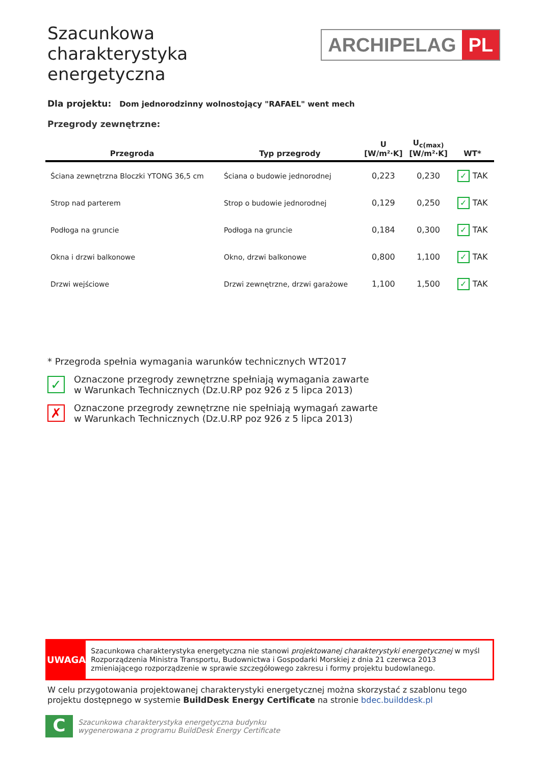Szacunkowa
charakterystyka
energetyczna
ARCHIPELAG PL
Dla projektu: Dom jednorodzinny wolnostojący "RAFAEL" went mech
Przegrody zewnętrzne:
| Przegroda | Typ przegrody | U [W/m²·K] | U<sub>c(max)</sub> [W/m²·K] | WT* |
| --- | --- | --- | --- | --- |
| Ściana zewnętrzna Bloczki YTONG 36,5 cm | Ściana o budowie jednorodnej | 0,223 | 0,230 | ✓ TAK |
| Strop nad parterem | Strop o budowie jednorodnej | 0,129 | 0,250 | ✓ TAK |
| Podłoga na gruncie | Podłoga na gruncie | 0,184 | 0,300 | ✓ TAK |
| Okna i drzwi balkonowe | Okno, drzwi balkonowe | 0,800 | 1,100 | ✓ TAK |
| Drzwi wejściowe | Drzwi zewnętrzne, drzwi garażowe | 1,100 | 1,500 | ✓ TAK |
* Przegroda spełnia wymagania warunków technicznych WT2017
✓
Oznaczone przegrody zewnętrzne spełniają wymagania zawarte
w Warunkach Technicznych (Dz.U.RP poz 926 z 5 lipca 2013)
✗
Oznaczone przegrody zewnętrzne nie spełniają wymagań zawarte
w Warunkach Technicznych (Dz.U.RP poz 926 z 5 lipca 2013)
UWAGA
Szacunkowa charakterystyka energetyczna nie stanowi projektowanej charakterystyki energetycznej w myśl Rozporządzenia Ministra Transportu, Budownictwa i Gospodarki Morskiej z dnia 21 czerwca 2013 zmieniającego rozporządzenie w sprawie szczegółowego zakresu i formy projektu budowlanego.
W celu przygotowania projektowanej charakterystyki energetycznej można skorzystać z szablonu tego projektu dostępnego w systemie BuildDesk Energy Certificate na stronie bdec.builddesk.pl
C
Szacunkowa charakterystyka energetyczna budynku
wygenerowana z programu BuildDesk Energy Certificate